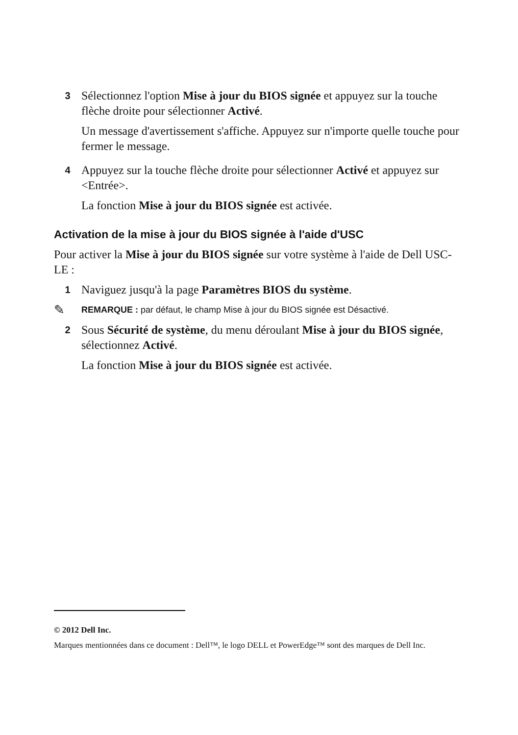3
Sélectionnez l'option Mise à jour du BIOS signée et appuyez sur la touche flèche droite pour sélectionner Activé.
Un message d'avertissement s'affiche. Appuyez sur n'importe quelle touche pour fermer le message.
4
Appuyez sur la touche flèche droite pour sélectionner Activé et appuyez sur <Entrée>.
La fonction Mise à jour du BIOS signée est activée.
Activation de la mise à jour du BIOS signée à l'aide d'USC
Pour activer la Mise à jour du BIOS signée sur votre système à l'aide de Dell USC-LE :
1
Naviguez jusqu'à la page Paramètres BIOS du système.
✎ REMARQUE : par défaut, le champ Mise à jour du BIOS signée est Désactivé.
2
Sous Sécurité de système, du menu déroulant Mise à jour du BIOS signée, sélectionnez Activé.
La fonction Mise à jour du BIOS signée est activée.
© 2012 Dell Inc.
Marques mentionnées dans ce document : Dell™, le logo DELL et PowerEdge™ sont des marques de Dell Inc.